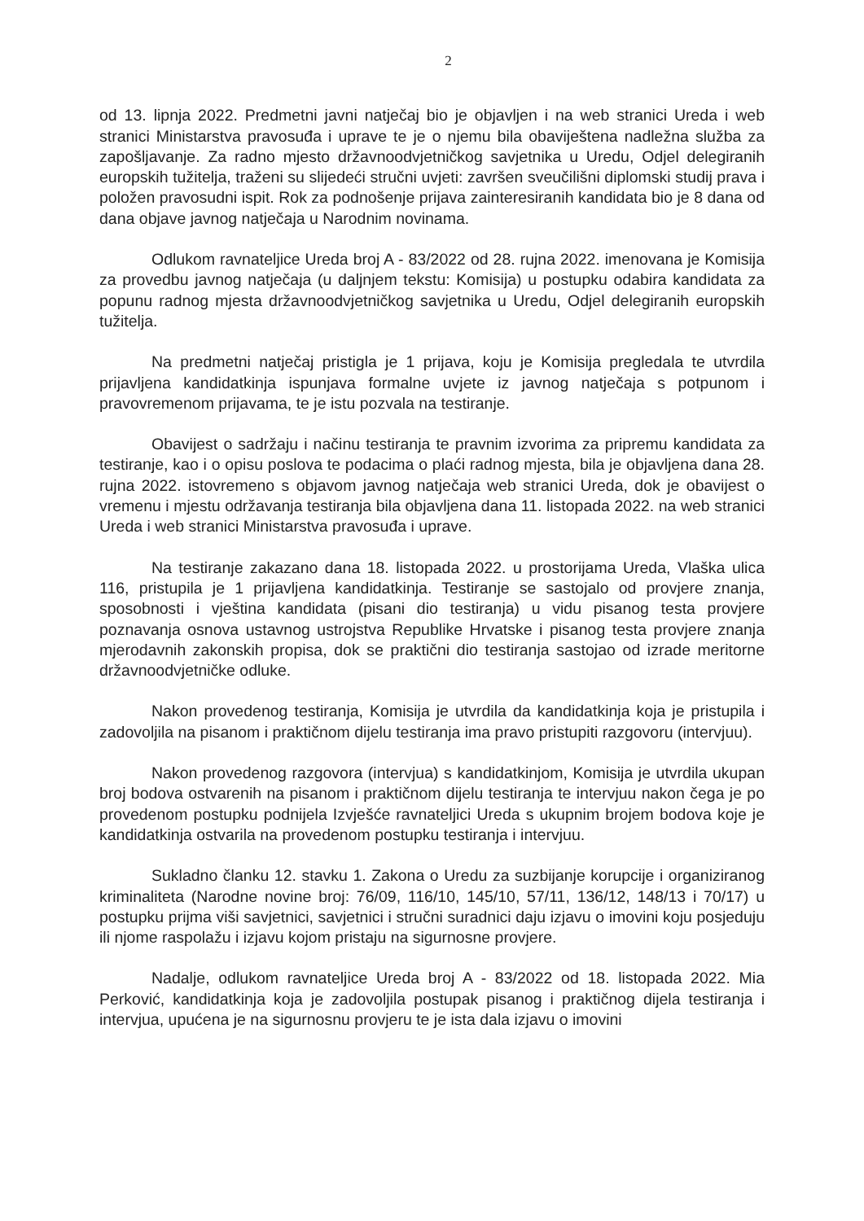2
od 13. lipnja 2022. Predmetni javni natječaj bio je objavljen i na web stranici Ureda i web stranici Ministarstva pravosuđa i uprave te je o njemu bila obaviještena nadležna služba za zapošljavanje. Za radno mjesto državnoodvjetničkog savjetnika u Uredu, Odjel delegiranih europskih tužitelja, traženi su slijedeći stručni uvjeti: završen sveučilišni diplomski studij prava i položen pravosudni ispit. Rok za podnošenje prijava zainteresiranih kandidata bio je 8 dana od dana objave javnog natječaja u Narodnim novinama.
Odlukom ravnateljice Ureda broj A - 83/2022 od 28. rujna 2022. imenovana je Komisija za provedbu javnog natječaja (u daljnjem tekstu: Komisija) u postupku odabira kandidata za popunu radnog mjesta državnoodvjetničkog savjetnika u Uredu, Odjel delegiranih europskih tužitelja.
Na predmetni natječaj pristigla je 1 prijava, koju je Komisija pregledala te utvrdila prijavljena kandidatkinja ispunjava formalne uvjete iz javnog natječaja s potpunom i pravovremenom prijavama, te je istu pozvala na testiranje.
Obavijest o sadržaju i načinu testiranja te pravnim izvorima za pripremu kandidata za testiranje, kao i o opisu poslova te podacima o plaći radnog mjesta, bila je objavljena dana 28. rujna 2022. istovremeno s objavom javnog natječaja web stranici Ureda, dok je obavijest o vremenu i mjestu održavanja testiranja bila objavljena dana 11. listopada 2022. na web stranici Ureda i web stranici Ministarstva pravosuđa i uprave.
Na testiranje zakazano dana 18. listopada 2022. u prostorijama Ureda, Vlaška ulica 116, pristupila je 1 prijavljena kandidatkinja. Testiranje se sastojalo od provjere znanja, sposobnosti i vještina kandidata (pisani dio testiranja) u vidu pisanog testa provjere poznavanja osnova ustavnog ustrojstva Republike Hrvatske i pisanog testa provjere znanja mjerodavnih zakonskih propisa, dok se praktični dio testiranja sastojao od izrade meritorne državnoodvjetničke odluke.
Nakon provedenog testiranja, Komisija je utvrdila da kandidatkinja koja je pristupila i zadovoljila na pisanom i praktičnom dijelu testiranja ima pravo pristupiti razgovoru (intervjuu).
Nakon provedenog razgovora (intervjua) s kandidatkinjom, Komisija je utvrdila ukupan broj bodova ostvarenih na pisanom i praktičnom dijelu testiranja te intervjuu nakon čega je po provedenom postupku podnijela Izvješće ravnateljici Ureda s ukupnim brojem bodova koje je kandidatkinja ostvarila na provedenom postupku testiranja i intervjuu.
Sukladno članku 12. stavku 1. Zakona o Uredu za suzbijanje korupcije i organiziranog kriminaliteta (Narodne novine broj: 76/09, 116/10, 145/10, 57/11, 136/12, 148/13 i 70/17) u postupku prijma viši savjetnici, savjetnici i stručni suradnici daju izjavu o imovini koju posjeduju ili njome raspolažu i izjavu kojom pristaju na sigurnosne provjere.
Nadalje, odlukom ravnateljice Ureda broj A - 83/2022 od 18. listopada 2022. Mia Perković, kandidatkinja koja je zadovoljila postupak pisanog i praktičnog dijela testiranja i intervjua, upućena je na sigurnosnu provjeru te je ista dala izjavu o imovini